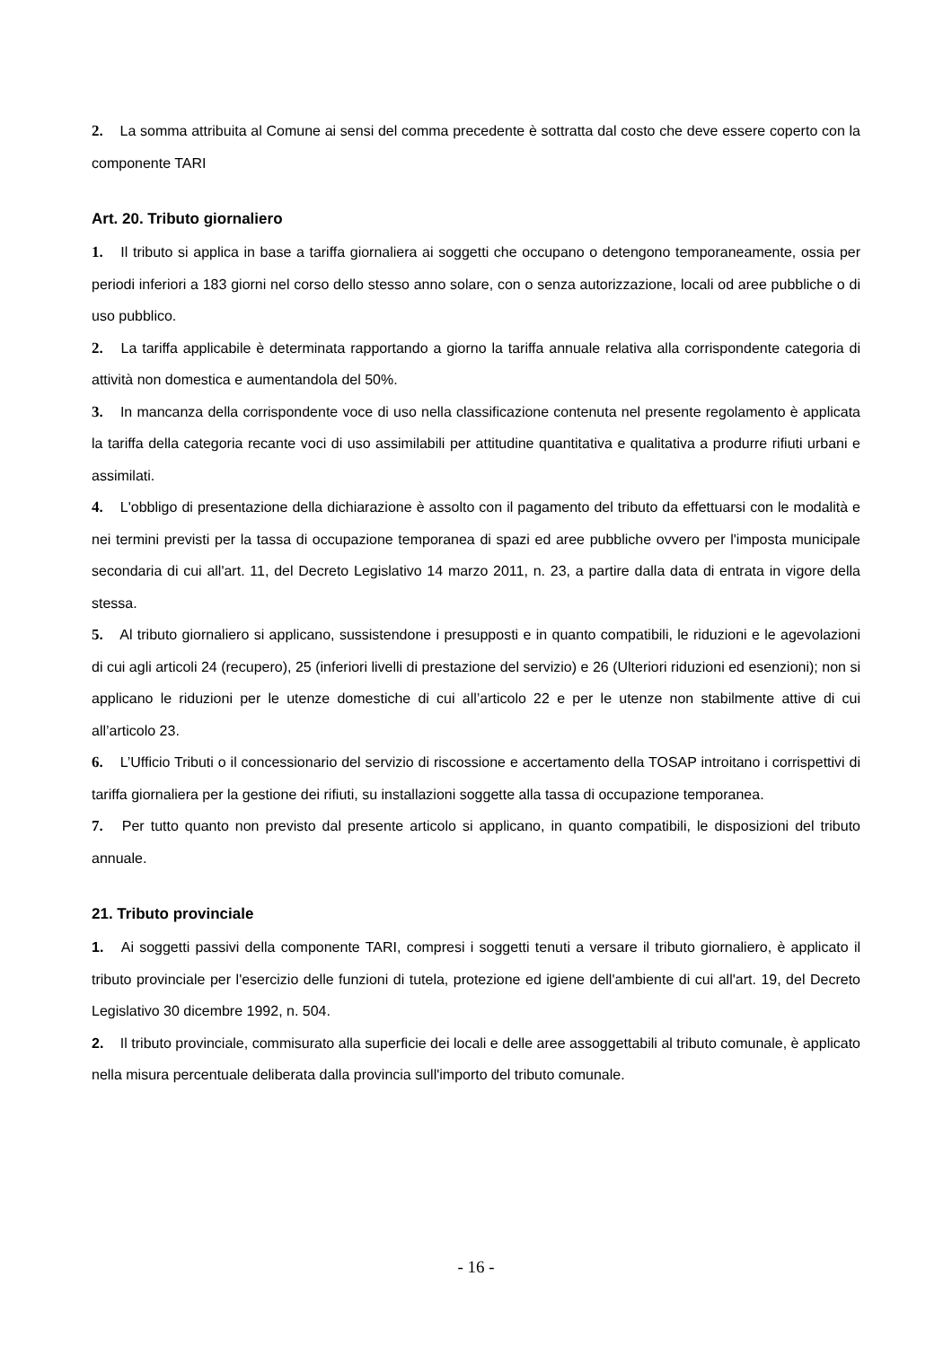2. La somma attribuita al Comune ai sensi del comma precedente è sottratta dal costo che deve essere coperto con la componente TARI
Art. 20. Tributo giornaliero
1. Il tributo si applica in base a tariffa giornaliera ai soggetti che occupano o detengono temporaneamente, ossia per periodi inferiori a 183 giorni nel corso dello stesso anno solare, con o senza autorizzazione, locali od aree pubbliche o di uso pubblico.
2. La tariffa applicabile è determinata rapportando a giorno la tariffa annuale relativa alla corrispondente categoria di attività non domestica e aumentandola del 50%.
3. In mancanza della corrispondente voce di uso nella classificazione contenuta nel presente regolamento è applicata la tariffa della categoria recante voci di uso assimilabili per attitudine quantitativa e qualitativa a produrre rifiuti urbani e assimilati.
4. L'obbligo di presentazione della dichiarazione è assolto con il pagamento del tributo da effettuarsi con le modalità e nei termini previsti per la tassa di occupazione temporanea di spazi ed aree pubbliche ovvero per l'imposta municipale secondaria di cui all'art. 11, del Decreto Legislativo 14 marzo 2011, n. 23, a partire dalla data di entrata in vigore della stessa.
5. Al tributo giornaliero si applicano, sussistendone i presupposti e in quanto compatibili, le riduzioni e le agevolazioni di cui agli articoli 24 (recupero), 25 (inferiori livelli di prestazione del servizio) e 26 (Ulteriori riduzioni ed esenzioni); non si applicano le riduzioni per le utenze domestiche di cui all’articolo 22 e per le utenze non stabilmente attive di cui all’articolo 23.
6. L’Ufficio Tributi o il concessionario del servizio di riscossione e accertamento della TOSAP introitano i corrispettivi di tariffa giornaliera per la gestione dei rifiuti, su installazioni soggette alla tassa di occupazione temporanea.
7. Per tutto quanto non previsto dal presente articolo si applicano, in quanto compatibili, le disposizioni del tributo annuale.
21. Tributo provinciale
1. Ai soggetti passivi della componente TARI, compresi i soggetti tenuti a versare il tributo giornaliero, è applicato il tributo provinciale per l'esercizio delle funzioni di tutela, protezione ed igiene dell'ambiente di cui all'art. 19, del Decreto Legislativo 30 dicembre 1992, n. 504.
2. Il tributo provinciale, commisurato alla superficie dei locali e delle aree assoggettabili al tributo comunale, è applicato nella misura percentuale deliberata dalla provincia sull'importo del tributo comunale.
- 16 -